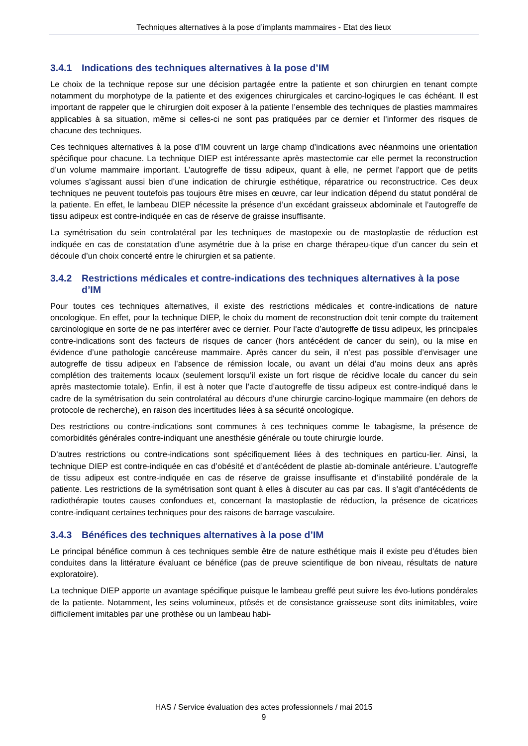Techniques alternatives à la pose d’implants mammaires - Etat des lieux
3.4.1 Indications des techniques alternatives à la pose d’IM
Le choix de la technique repose sur une décision partagée entre la patiente et son chirurgien en tenant compte notamment du morphotype de la patiente et des exigences chirurgicales et carcino-logiques le cas échéant. Il est important de rappeler que le chirurgien doit exposer à la patiente l’ensemble des techniques de plasties mammaires applicables à sa situation, même si celles-ci ne sont pas pratiquées par ce dernier et l’informer des risques de chacune des techniques.
Ces techniques alternatives à la pose d’IM couvrent un large champ d’indications avec néanmoins une orientation spécifique pour chacune. La technique DIEP est intéressante après mastectomie car elle permet la reconstruction d’un volume mammaire important. L’autogreffe de tissu adipeux, quant à elle, ne permet l’apport que de petits volumes s’agissant aussi bien d’une indication de chirurgie esthétique, réparatrice ou reconstructrice. Ces deux techniques ne peuvent toutefois pas toujours être mises en œuvre, car leur indication dépend du statut pondéral de la patiente. En effet, le lambeau DIEP nécessite la présence d’un excédant graisseux abdominale et l’autogreffe de tissu adipeux est contre-indiquée en cas de réserve de graisse insuffisante.
La symétrisation du sein controlatéral par les techniques de mastopexie ou de mastoplastie de réduction est indiquée en cas de constatation d’une asymétrie due à la prise en charge thérapeu-tique d’un cancer du sein et découle d’un choix concerté entre le chirurgien et sa patiente.
3.4.2 Restrictions médicales et contre-indications des techniques alternatives à la pose d’IM
Pour toutes ces techniques alternatives, il existe des restrictions médicales et contre-indications de nature oncologique. En effet, pour la technique DIEP, le choix du moment de reconstruction doit tenir compte du traitement carcinologique en sorte de ne pas interférer avec ce dernier. Pour l’acte d’autogreffe de tissu adipeux, les principales contre-indications sont des facteurs de risques de cancer (hors antécédent de cancer du sein), ou la mise en évidence d’une pathologie cancéreuse mammaire. Après cancer du sein, il n’est pas possible d’envisager une autogreffe de tissu adipeux en l’absence de rémission locale, ou avant un délai d’au moins deux ans après complétion des traitements locaux (seulement lorsqu’il existe un fort risque de récidive locale du cancer du sein après mastectomie totale). Enfin, il est à noter que l’acte d’autogreffe de tissu adipeux est contre-indiqué dans le cadre de la symétrisation du sein controlatéral au décours d'une chirurgie carcino-logique mammaire (en dehors de protocole de recherche), en raison des incertitudes liées à sa sécurité oncologique.
Des restrictions ou contre-indications sont communes à ces techniques comme le tabagisme, la présence de comorbidités générales contre-indiquant une anesthésie générale ou toute chirurgie lourde.
D’autres restrictions ou contre-indications sont spécifiquement liées à des techniques en particu-lier. Ainsi, la technique DIEP est contre-indiquée en cas d’obésité et d’antécédent de plastie ab-dominale antérieure. L’autogreffe de tissu adipeux est contre-indiquée en cas de réserve de graisse insuffisante et d’instabilité pondérale de la patiente. Les restrictions de la symétrisation sont quant à elles à discuter au cas par cas. Il s’agit d’antécédents de radiothérapie toutes causes confondues et, concernant la mastoplastie de réduction, la présence de cicatrices contre-indiquant certaines techniques pour des raisons de barrage vasculaire.
3.4.3 Bénéfices des techniques alternatives à la pose d’IM
Le principal bénéfice commun à ces techniques semble être de nature esthétique mais il existe peu d’études bien conduites dans la littérature évaluant ce bénéfice (pas de preuve scientifique de bon niveau, résultats de nature exploratoire).
La technique DIEP apporte un avantage spécifique puisque le lambeau greffé peut suivre les évo-lutions pondérales de la patiente. Notamment, les seins volumineux, ptôsés et de consistance graisseuse sont dits inimitables, voire difficilement imitables par une prothèse ou un lambeau habi-
HAS / Service évaluation des actes professionnels / mai 2015
9